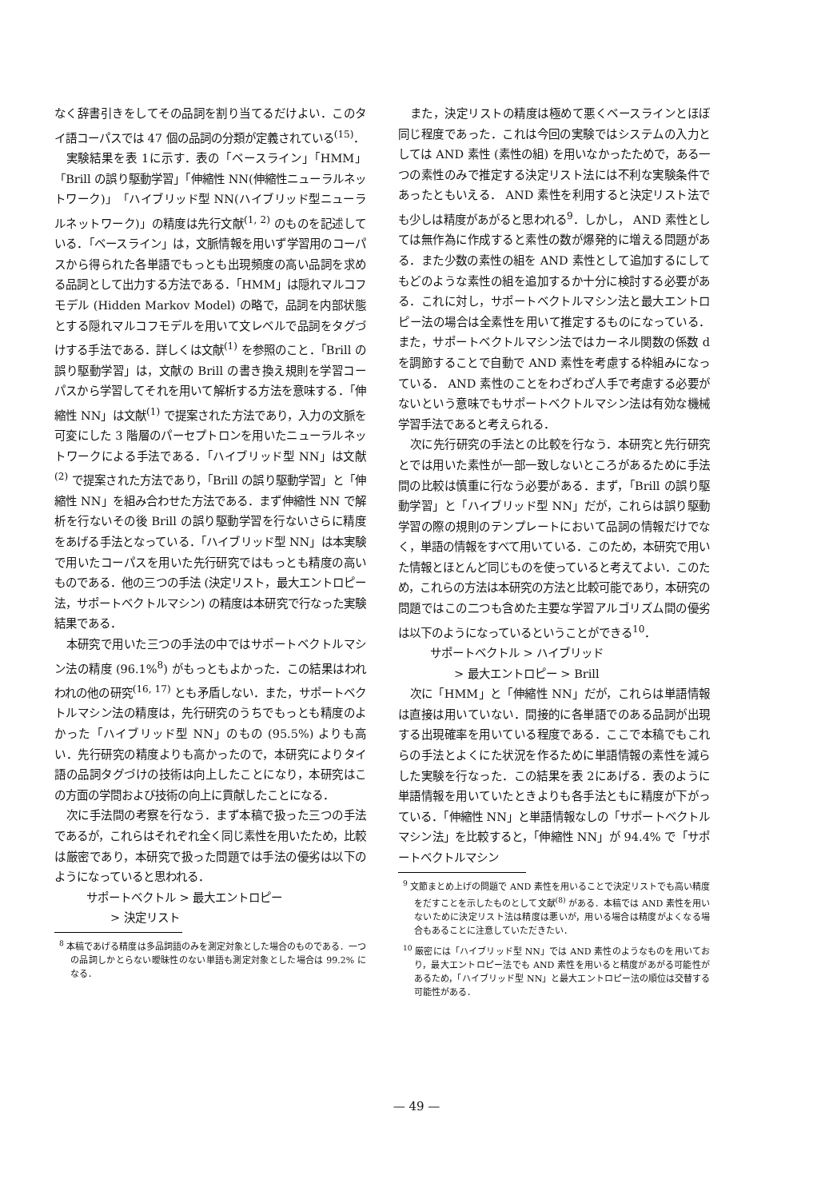なく辞書引きをしてその品詞を割り当てるだけよい．このタイ語コーパスでは 47 個の品詞の分類が定義されている<sup>(15)</sup>．
実験結果を表 1に示す．表の「ベースライン」「HMM」「Brill の誤り駆動学習」「伸縮性 NN(伸縮性ニューラルネットワーク)」「ハイブリッド型 NN(ハイブリッド型ニューラルネットワーク)」の精度は先行文献<sup>(1, 2)</sup> のものを記述している．「ベースライン」は，文脈情報を用いず学習用のコーパスから得られた各単語でもっとも出現頻度の高い品詞を求める品詞として出力する方法である．「HMM」は隠れマルコフモデル (Hidden Markov Model) の略で，品詞を内部状態とする隠れマルコフモデルを用いて文レベルで品詞をタグづけする手法である．詳しくは文献<sup>(1)</sup> を参照のこと．「Brill の誤り駆動学習」は，文献の Brill の書き換え規則を学習コーパスから学習してそれを用いて解析する方法を意味する．「伸縮性 NN」は文献<sup>(1)</sup> で提案された方法であり，入力の文脈を可変にした 3 階層のパーセプトロンを用いたニューラルネットワークによる手法である．「ハイブリッド型 NN」は文献<sup>(2)</sup> で提案された方法であり，「Brill の誤り駆動学習」と「伸縮性 NN」を組み合わせた方法である．まず伸縮性 NN で解析を行ないその後 Brill の誤り駆動学習を行ないさらに精度をあげる手法となっている．「ハイブリッド型 NN」は本実験で用いたコーパスを用いた先行研究ではもっとも精度の高いものである．他の三つの手法 (決定リスト，最大エントロピー法，サポートベクトルマシン) の精度は本研究で行なった実験結果である．
本研究で用いた三つの手法の中ではサポートベクトルマシン法の精度 (96.1%<sup>8</sup>) がもっともよかった．この結果はわれわれの他の研究<sup>(16, 17)</sup> とも矛盾しない．また，サポートベクトルマシン法の精度は，先行研究のうちでもっとも精度のよかった「ハイブリッド型 NN」のもの (95.5%) よりも高い．先行研究の精度よりも高かったので，本研究によりタイ語の品詞タグづけの技術は向上したことになり，本研究はこの方面の学問および技術の向上に貢献したことになる．
次に手法間の考察を行なう．まず本稿で扱った三つの手法であるが，これらはそれぞれ全く同じ素性を用いたため，比較は厳密であり，本研究で扱った問題では手法の優劣は以下のようになっていると思われる．
サポートベクトル > 最大エントロピー
> 決定リスト
<sup>8</sup> 本稿であげる精度は多品詞語のみを測定対象とした場合のものである．一つの品詞しかとらない曖昧性のない単語も測定対象とした場合は 99.2% になる．
また，決定リストの精度は極めて悪くベースラインとほぼ同じ程度であった．これは今回の実験ではシステムの入力としては AND 素性 (素性の組) を用いなかったためで，ある一つの素性のみで推定する決定リスト法には不利な実験条件であったともいえる． AND 素性を利用すると決定リスト法でも少しは精度があがると思われる<sup>9</sup>．しかし， AND 素性としては無作為に作成すると素性の数が爆発的に増える問題がある．また少数の素性の組を AND 素性として追加するにしてもどのような素性の組を追加するか十分に検討する必要がある．これに対し，サポートベクトルマシン法と最大エントロピー法の場合は全素性を用いて推定するものになっている．また，サポートベクトルマシン法ではカーネル関数の係数 d を調節することで自動で AND 素性を考慮する枠組みになっている． AND 素性のことをわざわざ人手で考慮する必要がないという意味でもサポートベクトルマシン法は有効な機械学習手法であると考えられる．
次に先行研究の手法との比較を行なう．本研究と先行研究とでは用いた素性が一部一致しないところがあるために手法間の比較は慎重に行なう必要がある．まず，「Brill の誤り駆動学習」と「ハイブリッド型 NN」だが，これらは誤り駆動学習の際の規則のテンプレートにおいて品詞の情報だけでなく，単語の情報をすべて用いている．このため，本研究で用いた情報とほとんど同じものを使っていると考えてよい．このため，これらの方法は本研究の方法と比較可能であり，本研究の問題ではこの二つも含めた主要な学習アルゴリズム間の優劣は以下のようになっているということができる<sup>10</sup>．
サポートベクトル > ハイブリッド
> 最大エントロピー > Brill
次に「HMM」と「伸縮性 NN」だが，これらは単語情報は直接は用いていない．間接的に各単語でのある品詞が出現する出現確率を用いている程度である．ここで本稿でもこれらの手法とよくにた状況を作るために単語情報の素性を減らした実験を行なった．この結果を表 2にあげる．表のように単語情報を用いていたときよりも各手法ともに精度が下がっている．「伸縮性 NN」と単語情報なしの「サポートベクトルマシン法」を比較すると，「伸縮性 NN」が 94.4% で「サポートベクトルマシン
<sup>9</sup> 文節まとめ上げの問題で AND 素性を用いることで決定リストでも高い精度をだすことを示したものとして文献<sup>(8)</sup> がある．本稿では AND 素性を用いないために決定リスト法は精度は悪いが，用いる場合は精度がよくなる場合もあることに注意していただきたい．
<sup>10</sup> 厳密には「ハイブリッド型 NN」では AND 素性のようなものを用いており，最大エントロピー法でも AND 素性を用いると精度があがる可能性があるため，「ハイブリッド型 NN」と最大エントロピー法の順位は交替する可能性がある．
— 49 —